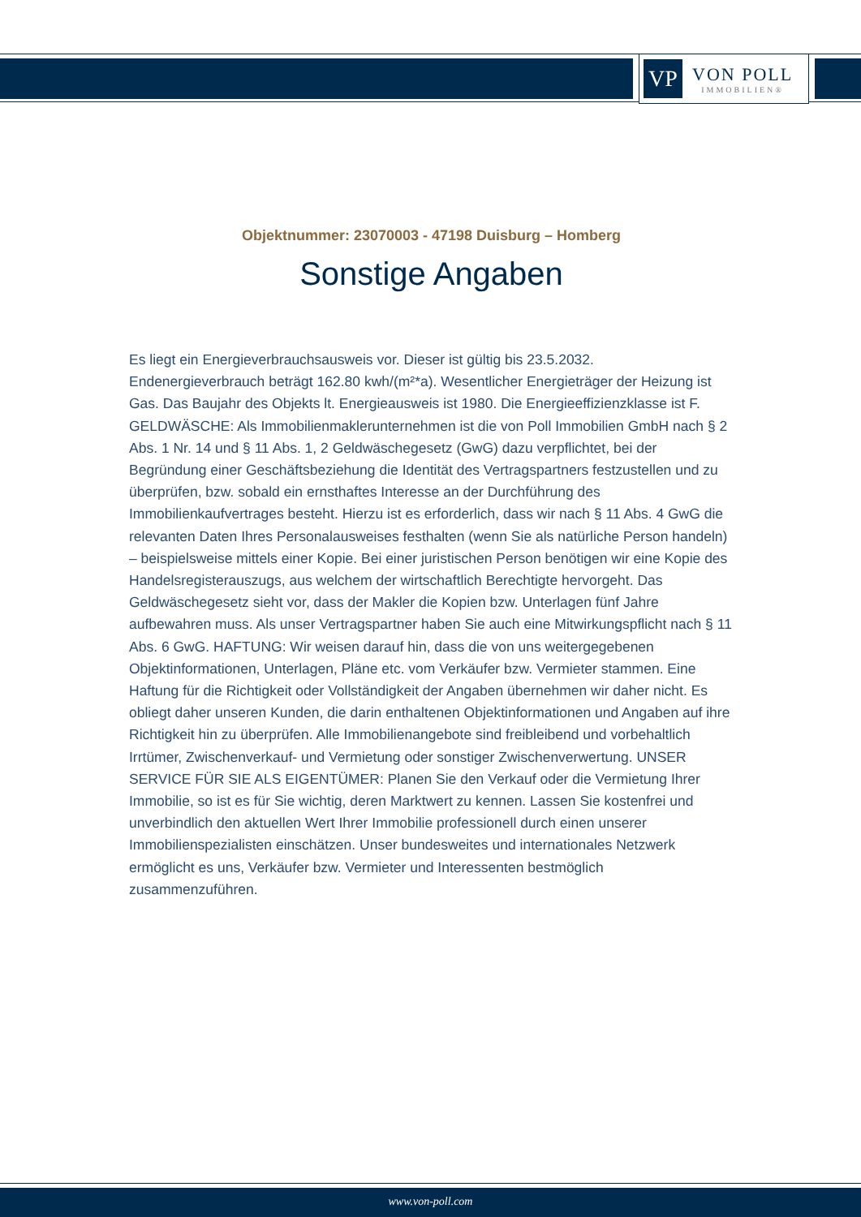VP
VON POLL
IMMOBILIEN®
Objektnummer: 23070003 - 47198 Duisburg – Homberg
Sonstige Angaben
Es liegt ein Energieverbrauchsausweis vor. Dieser ist gültig bis 23.5.2032. Endenergieverbrauch beträgt 162.80 kwh/(m²*a). Wesentlicher Energieträger der Heizung ist Gas. Das Baujahr des Objekts lt. Energieausweis ist 1980. Die Energieeffizienzklasse ist F. GELDWÄSCHE: Als Immobilienmaklerunternehmen ist die von Poll Immobilien GmbH nach § 2 Abs. 1 Nr. 14 und § 11 Abs. 1, 2 Geldwäschegesetz (GwG) dazu verpflichtet, bei der Begründung einer Geschäftsbeziehung die Identität des Vertragspartners festzustellen und zu überprüfen, bzw. sobald ein ernsthaftes Interesse an der Durchführung des Immobilienkaufvertrages besteht. Hierzu ist es erforderlich, dass wir nach § 11 Abs. 4 GwG die relevanten Daten Ihres Personalausweises festhalten (wenn Sie als natürliche Person handeln) – beispielsweise mittels einer Kopie. Bei einer juristischen Person benötigen wir eine Kopie des Handelsregisterauszugs, aus welchem der wirtschaftlich Berechtigte hervorgeht. Das Geldwäschegesetz sieht vor, dass der Makler die Kopien bzw. Unterlagen fünf Jahre aufbewahren muss. Als unser Vertragspartner haben Sie auch eine Mitwirkungspflicht nach § 11 Abs. 6 GwG. HAFTUNG: Wir weisen darauf hin, dass die von uns weitergegebenen Objektinformationen, Unterlagen, Pläne etc. vom Verkäufer bzw. Vermieter stammen. Eine Haftung für die Richtigkeit oder Vollständigkeit der Angaben übernehmen wir daher nicht. Es obliegt daher unseren Kunden, die darin enthaltenen Objektinformationen und Angaben auf ihre Richtigkeit hin zu überprüfen. Alle Immobilienangebote sind freibleibend und vorbehaltlich Irrtümer, Zwischenverkauf- und Vermietung oder sonstiger Zwischenverwertung. UNSER SERVICE FÜR SIE ALS EIGENTÜMER: Planen Sie den Verkauf oder die Vermietung Ihrer Immobilie, so ist es für Sie wichtig, deren Marktwert zu kennen. Lassen Sie kostenfrei und unverbindlich den aktuellen Wert Ihrer Immobilie professionell durch einen unserer Immobilienspezialisten einschätzen. Unser bundesweites und internationales Netzwerk ermöglicht es uns, Verkäufer bzw. Vermieter und Interessenten bestmöglich zusammenzuführen.
www.von-poll.com